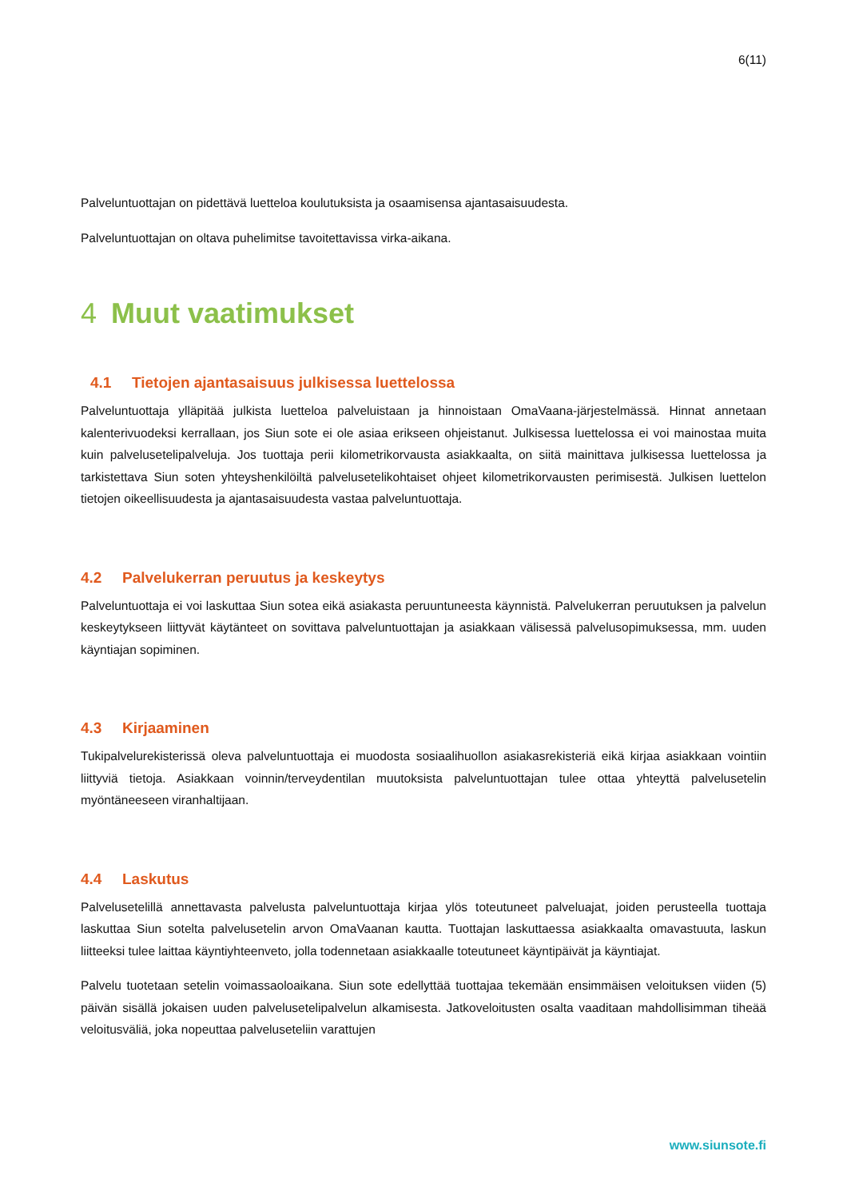6(11)
Palveluntuottajan on pidettävä luetteloa koulutuksista ja osaamisensa ajantasaisuudesta.
Palveluntuottajan on oltava puhelimitse tavoitettavissa virka-aikana.
4 Muut vaatimukset
4.1 Tietojen ajantasaisuus julkisessa luettelossa
Palveluntuottaja ylläpitää julkista luetteloa palveluistaan ja hinnoistaan OmaVaana-järjestelmässä. Hinnat annetaan kalenterivuodeksi kerrallaan, jos Siun sote ei ole asiaa erikseen ohjeistanut. Julkisessa luettelossa ei voi mainostaa muita kuin palvelusetelipalveluja. Jos tuottaja perii kilometrikorvausta asiakkaalta, on siitä mainittava julkisessa luettelossa ja tarkistettava Siun soten yhteyshenkilöiltä palvelusetelikohtaiset ohjeet kilometrikorvausten perimisestä. Julkisen luettelon tietojen oikeellisuudesta ja ajantasaisuudesta vastaa palveluntuottaja.
4.2 Palvelukerran peruutus ja keskeytys
Palveluntuottaja ei voi laskuttaa Siun sotea eikä asiakasta peruuntuneesta käynnistä. Palvelukerran peruutuksen ja palvelun keskeytykseen liittyvät käytänteet on sovittava palveluntuottajan ja asiakkaan välisessä palvelusopimuksessa, mm. uuden käyntiajan sopiminen.
4.3 Kirjaaminen
Tukipalvelurekisterissä oleva palveluntuottaja ei muodosta sosiaalihuollon asiakasrekisteriä eikä kirjaa asiakkaan vointiin liittyviä tietoja. Asiakkaan voinnin/terveydentilan muutoksista palveluntuottajan tulee ottaa yhteyttä palvelusetelin myöntäneeseen viranhaltijaan.
4.4 Laskutus
Palvelusetelillä annettavasta palvelusta palveluntuottaja kirjaa ylös toteutuneet palveluajat, joiden perusteella tuottaja laskuttaa Siun sotelta palvelusetelin arvon OmaVaanan kautta. Tuottajan laskuttaessa asiakkaalta omavastuuta, laskun liitteeksi tulee laittaa käyntiyhteenveto, jolla todennetaan asiakkaalle toteutuneet käyntipäivät ja käyntiajat.
Palvelu tuotetaan setelin voimassaoloaikana. Siun sote edellyttää tuottajaa tekemään ensimmäisen veloituksen viiden (5) päivän sisällä jokaisen uuden palvelusetelipalvelun alkamisesta. Jatkoveloitusten osalta vaaditaan mahdollisimman tiheää veloitusväliä, joka nopeuttaa palveluseteliin varattujen
www.siunsote.fi